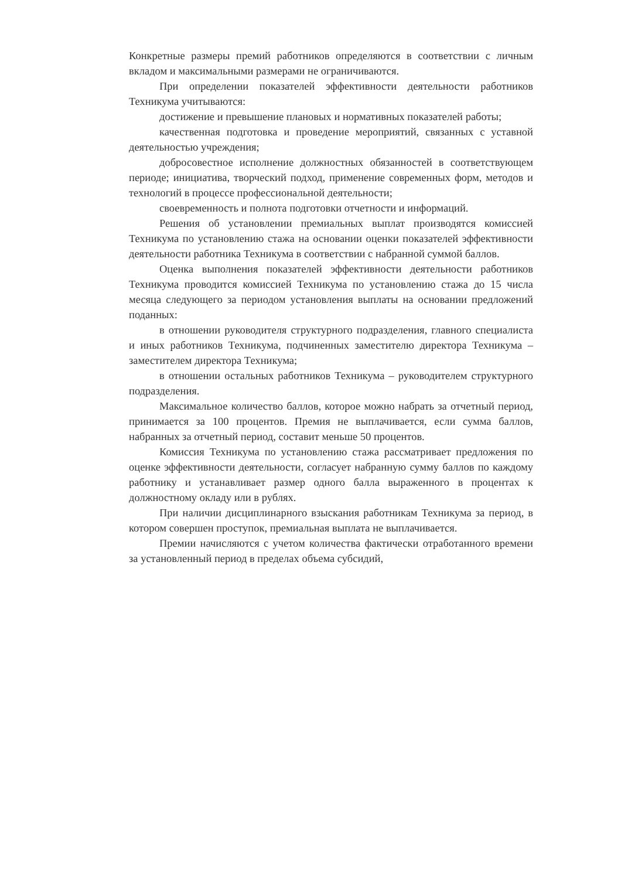Конкретные размеры премий работников определяются в соответствии с личным вкладом и максимальными размерами не ограничиваются.
При определении показателей эффективности деятельности работников Техникума учитываются:
достижение и превышение плановых и нормативных показателей работы;
качественная подготовка и проведение мероприятий, связанных с уставной деятельностью учреждения;
добросовестное исполнение должностных обязанностей в соответствующем периоде; инициатива, творческий подход, применение современных форм, методов и технологий в процессе профессиональной деятельности;
своевременность и полнота подготовки отчетности и информаций.
Решения об установлении премиальных выплат производятся комиссией Техникума по установлению стажа на основании оценки показателей эффективности деятельности работника Техникума в соответствии с набранной суммой баллов.
Оценка выполнения показателей эффективности деятельности работников Техникума проводится комиссией Техникума по установлению стажа до 15 числа месяца следующего за периодом установления выплаты на основании предложений поданных:
в отношении руководителя структурного подразделения, главного специалиста и иных работников Техникума, подчиненных заместителю директора Техникума – заместителем директора Техникума;
в отношении остальных работников Техникума – руководителем структурного подразделения.
Максимальное количество баллов, которое можно набрать за отчетный период, принимается за 100 процентов. Премия не выплачивается, если сумма баллов, набранных за отчетный период, составит меньше 50 процентов.
Комиссия Техникума по установлению стажа рассматривает предложения по оценке эффективности деятельности, согласует набранную сумму баллов по каждому работнику и устанавливает размер одного балла выраженного в процентах к должностному окладу или в рублях.
При наличии дисциплинарного взыскания работникам Техникума за период, в котором совершен проступок, премиальная выплата не выплачивается.
Премии начисляются с учетом количества фактически отработанного времени за установленный период в пределах объема субсидий,